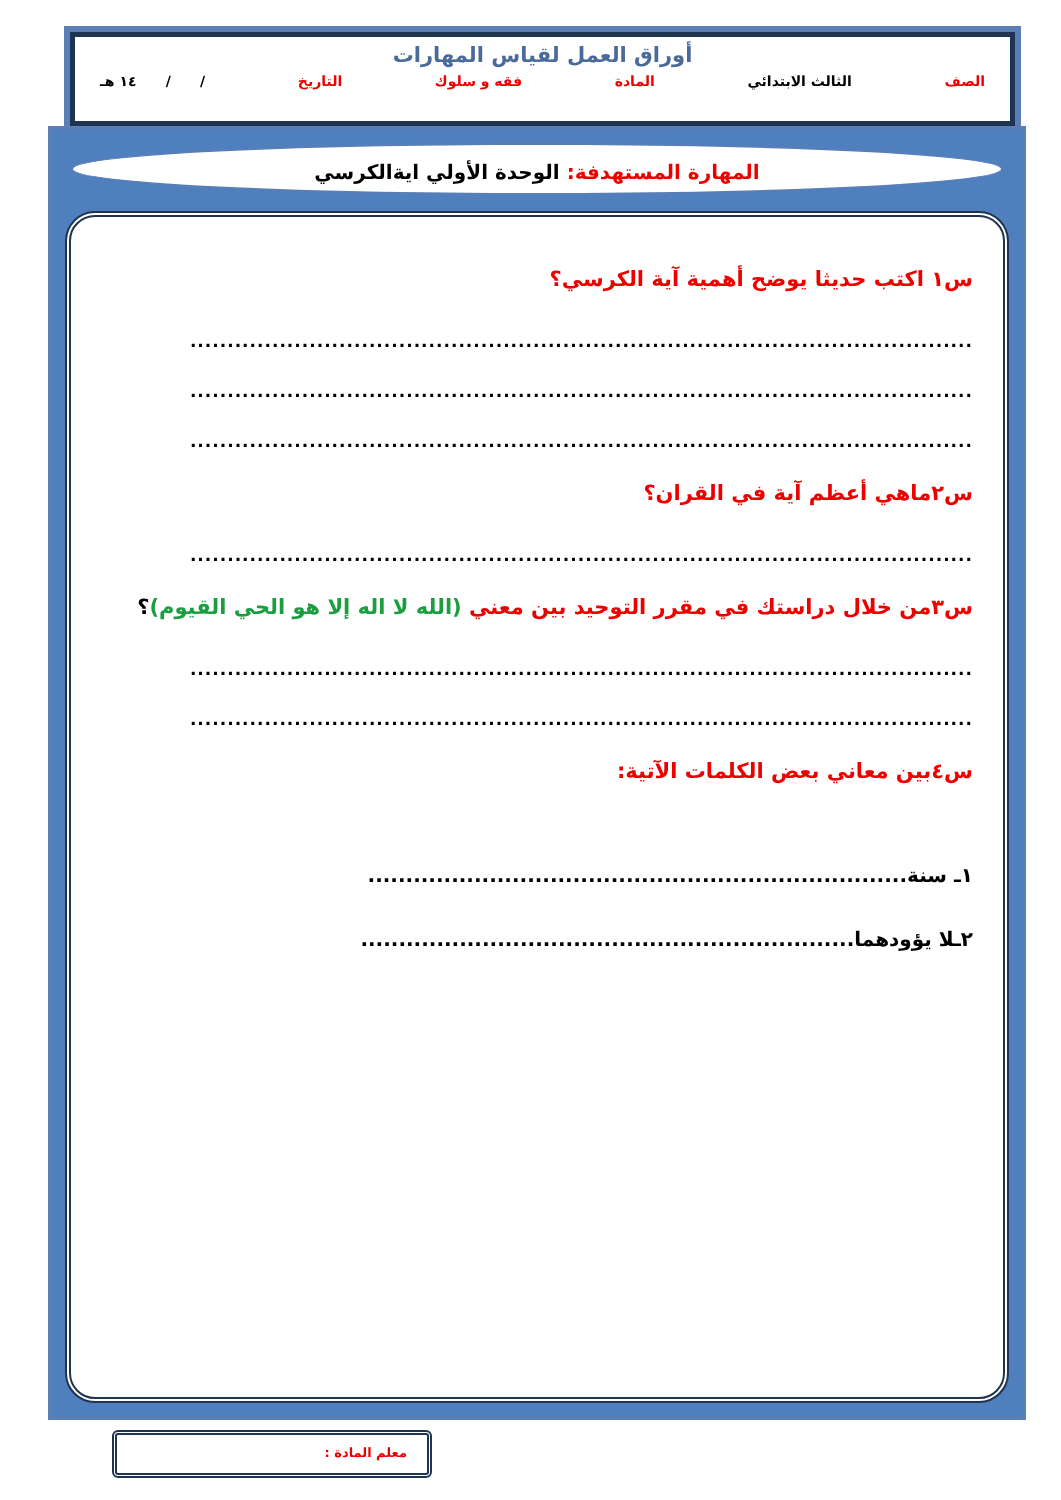أوراق العمل لقياس المهارات
الصف الثالث الابتدائي المادة فقه و سلوك التاريخ / / ١٤ هـ
المهارة المستهدفة: الوحدة الأولي ايةالكرسي
س١ اكتب حديثا يوضح أهمية آية الكرسي؟
.........................................................................................................
.........................................................................................................
.........................................................................................................
س٢ماهي أعظم آية في القران؟
.........................................................................................................
س٣من خلال دراستك في مقرر التوحيد بين معني (الله لا اله إلا هو الحي القيوم)؟
.........................................................................................................
.........................................................................................................
س٤بين معاني بعض الكلمات الآتية:
١ـ سنة.......................................................................
٢ـلا يؤودهما.................................................................
معلم المادة :